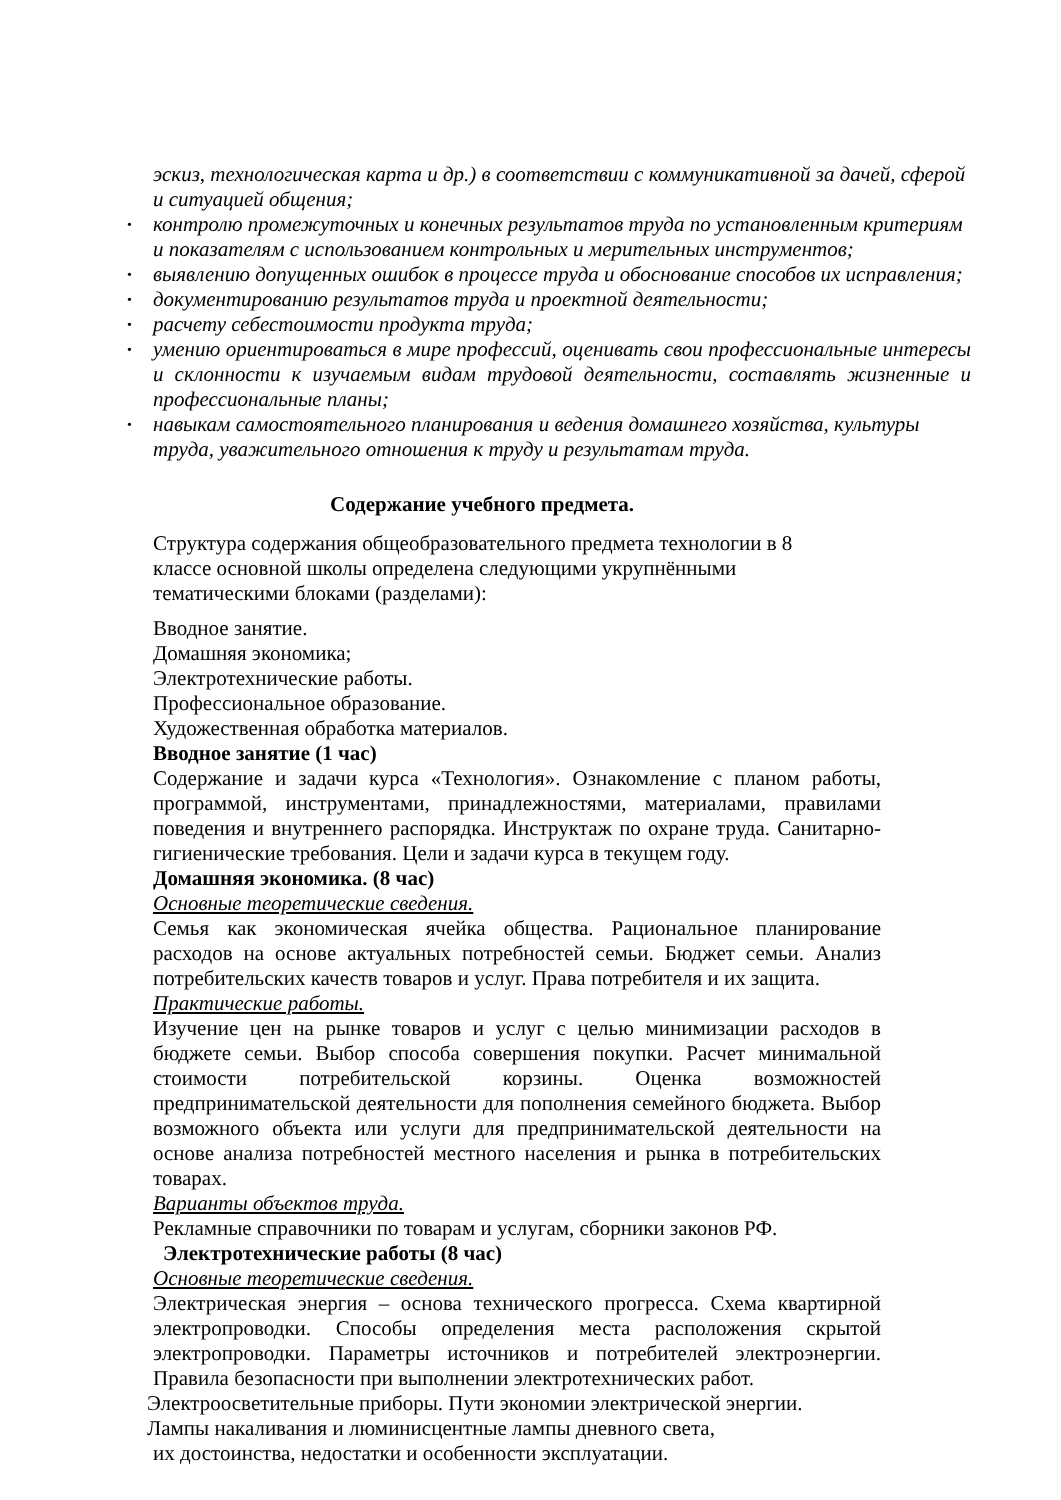эскиз, технологическая карта и др.) в соответствии с коммуникативной за дачей, сферой и ситуацией общения;
• контролю промежуточных и конечных результатов труда по установленным критериям и показателям с использованием контрольных и мерительных инструментов;
• выявлению допущенных ошибок в процессе труда и обоснование способов их исправления;
• документированию результатов труда и проектной деятельности;
• расчету себестоимости продукта труда;
• умению ориентироваться в мире профессий, оценивать свои профессиональные интересы и склонности к изучаемым видам трудовой деятельности, составлять жизненные и профессиональные планы;
• навыкам самостоятельного планирования и ведения домашнего хозяйства, культуры труда, уважительного отношения к труду и результатам труда.
Содержание учебного предмета.
Структура содержания общеобразовательного предмета технологии в 8 классе основной школы определена следующими укрупнёнными тематическими блоками (разделами):
Вводное занятие.
Домашняя экономика;
Электротехнические работы.
Профессиональное образование.
Художественная обработка материалов.
Вводное занятие (1 час)
Содержание и задачи курса «Технология». Ознакомление с планом работы, программой, инструментами, принадлежностями, материалами, правилами поведения и внутреннего распорядка. Инструктаж по охране труда. Санитарно-гигиенические требования. Цели и задачи курса в текущем году.
Домашняя экономика. (8 час)
Основные теоретические сведения.
Семья как экономическая ячейка общества. Рациональное планирование расходов на основе актуальных потребностей семьи. Бюджет семьи. Анализ потребительских качеств товаров и услуг. Права потребителя и их защита.
Практические работы.
Изучение цен на рынке товаров и услуг с целью минимизации расходов в бюджете семьи. Выбор способа совершения покупки. Расчет минимальной стоимости потребительской корзины. Оценка возможностей предпринимательской деятельности для пополнения семейного бюджета. Выбор возможного объекта или услуги для предпринимательской деятельности на основе анализа потребностей местного населения и рынка в потребительских товарах.
Варианты объектов труда.
Рекламные справочники по товарам и услугам, сборники законов РФ.
Электротехнические работы (8 час)
Основные теоретические сведения.
Электрическая энергия – основа технического прогресса. Схема квартирной электропроводки. Способы определения места расположения скрытой электропроводки. Параметры источников и потребителей электроэнергии. Правила безопасности при выполнении электротехнических работ.
Электроосветительные приборы. Пути экономии электрической энергии.
Лампы накаливания и люминисцентные лампы дневного света,
их достоинства, недостатки и особенности эксплуатации.